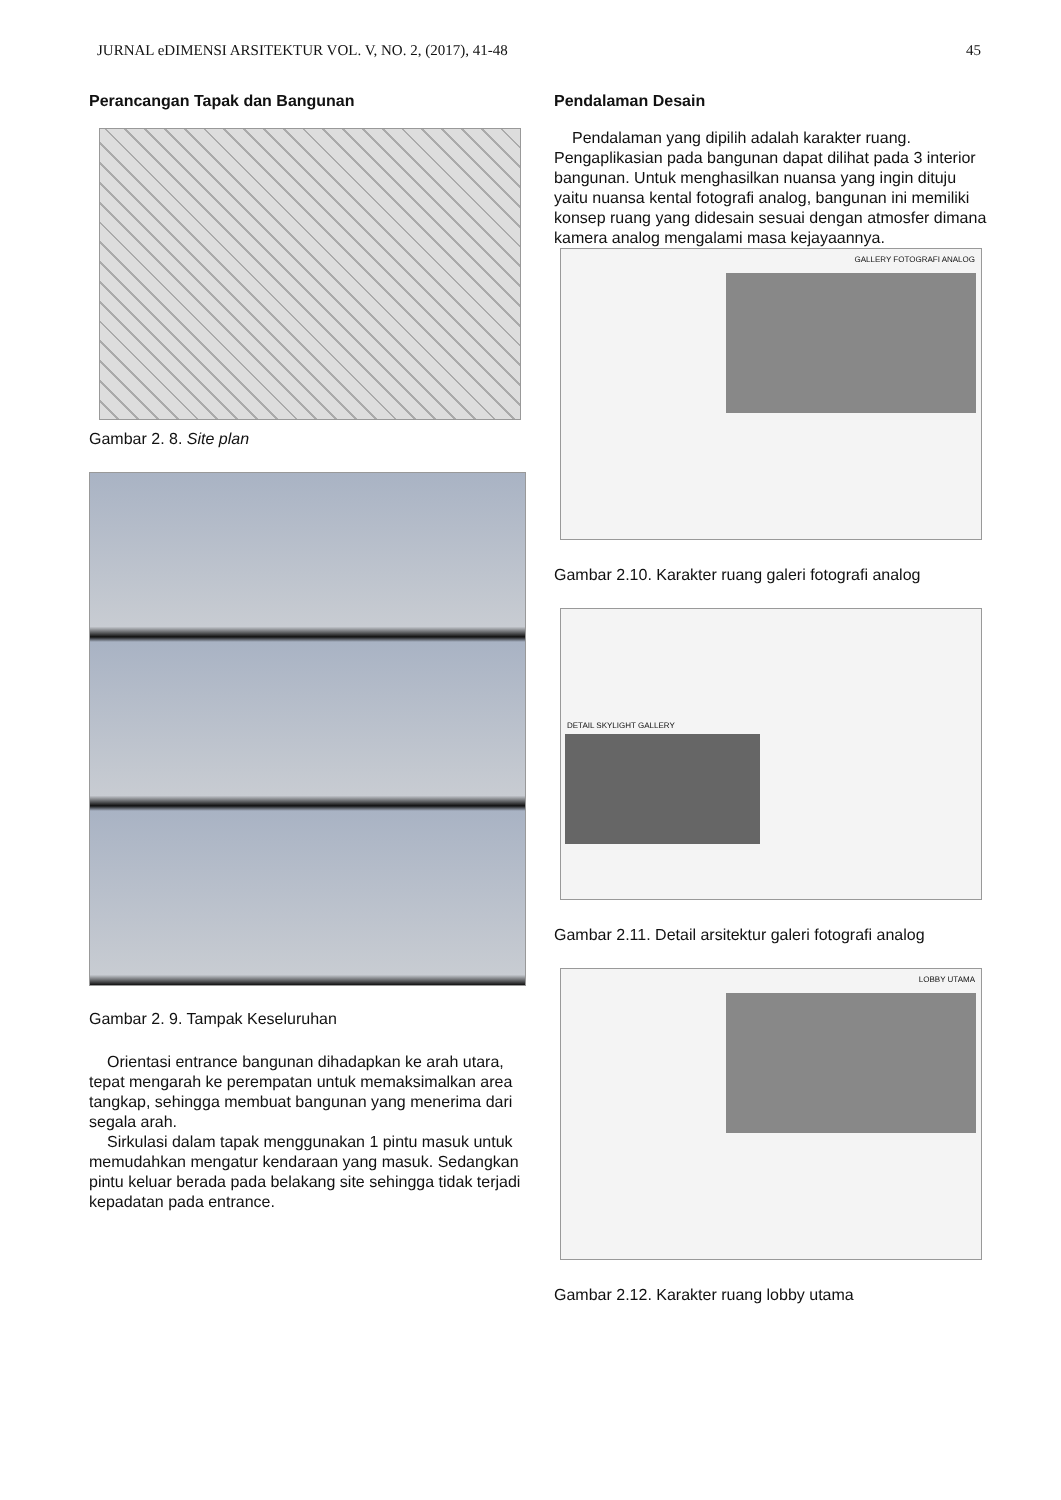JURNAL eDIMENSI ARSITEKTUR VOL. V, NO. 2, (2017), 41-48 45
Perancangan Tapak dan Bangunan
Gambar 2. 8. Site plan
Gambar 2. 9. Tampak Keseluruhan
Orientasi entrance bangunan dihadapkan ke arah utara, tepat mengarah ke perempatan untuk memaksimalkan area tangkap, sehingga membuat bangunan yang menerima dari segala arah.
Sirkulasi dalam tapak menggunakan 1 pintu masuk untuk memudahkan mengatur kendaraan yang masuk. Sedangkan pintu keluar berada pada belakang site sehingga tidak terjadi kepadatan pada entrance.
Pendalaman Desain
Pendalaman yang dipilih adalah karakter ruang. Pengaplikasian pada bangunan dapat dilihat pada 3 interior bangunan. Untuk menghasilkan nuansa yang ingin dituju yaitu nuansa kental fotografi analog, bangunan ini memiliki konsep ruang yang didesain sesuai dengan atmosfer dimana kamera analog mengalami masa kejayaannya.
GALLERY FOTOGRAFI ANALOG
Gambar 2.10. Karakter ruang galeri fotografi analog
DETAIL SKYLIGHT GALLERY
Gambar 2.11. Detail arsitektur galeri fotografi analog
LOBBY UTAMA
Gambar 2.12. Karakter ruang lobby utama